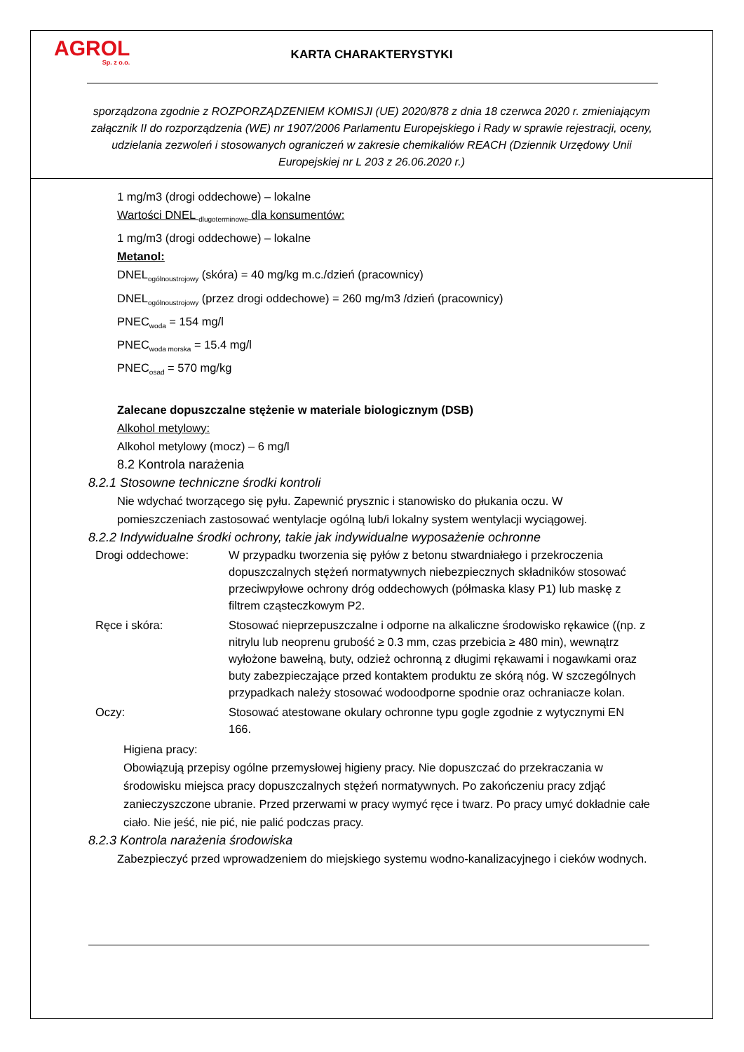AGROL
Sp. z o.o.
KARTA CHARAKTERYSTYKI
sporządzona zgodnie z ROZPORZĄDZENIEM KOMISJI (UE) 2020/878 z dnia 18 czerwca 2020 r. zmieniającym załącznik II do rozporządzenia (WE) nr 1907/2006 Parlamentu Europejskiego i Rady w sprawie rejestracji, oceny, udzielania zezwoleń i stosowanych ograniczeń w zakresie chemikaliów REACH (Dziennik Urzędowy Unii Europejskiej nr L 203 z 26.06.2020 r.)
1 mg/m3 (drogi oddechowe) – lokalne
Wartości DNEL <sub>dlugoterminowe</sub> dla konsumentów:
1 mg/m3 (drogi oddechowe) – lokalne
Metanol:
DNEL<sub>ogólnoustrojowy</sub> (skóra) = 40 mg/kg m.c./dzień (pracownicy)
DNEL<sub>ogólnoustrojowy</sub> (przez drogi oddechowe) = 260 mg/m3 /dzień (pracownicy)
PNEC<sub>woda</sub> = 154 mg/l
PNEC<sub>woda morska</sub> = 15.4 mg/l
PNEC<sub>osad</sub> = 570 mg/kg
Zalecane dopuszczalne stężenie w materiale biologicznym (DSB)
Alkohol metylowy:
Alkohol metylowy (mocz) – 6 mg/l
8.2 Kontrola narażenia
8.2.1 Stosowne techniczne środki kontroli
Nie wdychać tworzącego się pyłu. Zapewnić prysznic i stanowisko do płukania oczu. W pomieszczeniach zastosować wentylacje ogólną lub/i lokalny system wentylacji wyciągowej.
8.2.2 Indywidualne środki ochrony, takie jak indywidualne wyposażenie ochronne
Drogi oddechowe: W przypadku tworzenia się pyłów z betonu stwardniałego i przekroczenia dopuszczalnych stężeń normatywnych niebezpiecznych składników stosować przeciwpyłowe ochrony dróg oddechowych (półmaska klasy P1) lub maskę z filtrem cząsteczkowym P2.
Ręce i skóra: Stosować nieprzepuszczalne i odporne na alkaliczne środowisko rękawice ((np. z nitrylu lub neoprenu grubość ≥ 0.3 mm, czas przebicia ≥ 480 min), wewnątrz wyłożone bawełną, buty, odzież ochronną z długimi rękawami i nogawkami oraz buty zabezpieczające przed kontaktem produktu ze skórą nóg. W szczególnych przypadkach należy stosować wodoodporne spodnie oraz ochraniacze kolan.
Oczy: Stosować atestowane okulary ochronne typu gogle zgodnie z wytycznymi EN 166.
Higiena pracy:
Obowiązują przepisy ogólne przemysłowej higieny pracy. Nie dopuszczać do przekraczania w środowisku miejsca pracy dopuszczalnych stężeń normatywnych. Po zakończeniu pracy zdjąć zanieczyszczone ubranie. Przed przerwami w pracy wymyć ręce i twarz. Po pracy umyć dokładnie całe ciało. Nie jeść, nie pić, nie palić podczas pracy.
8.2.3 Kontrola narażenia środowiska
Zabezpieczyć przed wprowadzeniem do miejskiego systemu wodno-kanalizacyjnego i cieków wodnych.